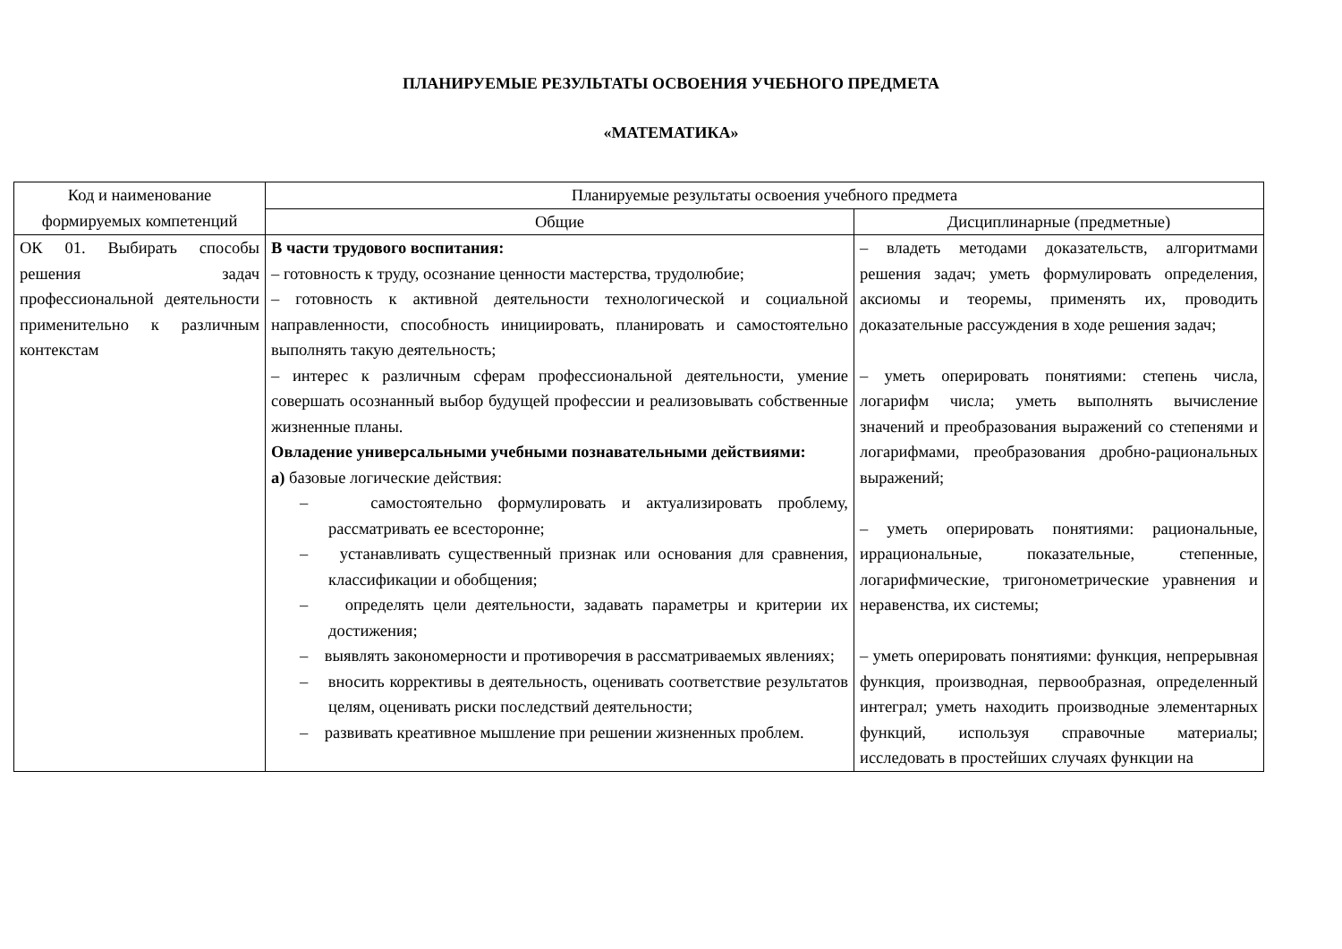ПЛАНИРУЕМЫЕ РЕЗУЛЬТАТЫ ОСВОЕНИЯ УЧЕБНОГО ПРЕДМЕТА
«МАТЕМАТИКА»
| Код и наименование формируемых компетенций | Планируемые результаты освоения учебного предмета | |
| --- | --- | --- |
| | Общие | Дисциплинарные (предметные) |
| ОК 01. Выбирать способы решения задач профессиональной деятельности применительно к различным контекстам | В части трудового воспитания: – готовность к труду, осознание ценности мастерства, трудолюбие; – готовность к активной деятельности технологической и социальной направленности, способность инициировать, планировать и самостоятельно выполнять такую деятельность; – интерес к различным сферам профессиональной деятельности, умение совершать осознанный выбор будущей профессии и реализовывать собственные жизненные планы. Овладение универсальными учебными познавательными действиями: а) базовые логические действия: – самостоятельно формулировать и актуализировать проблему, рассматривать ее всесторонне; – устанавливать существенный признак или основания для сравнения, классификации и обобщения; – определять цели деятельности, задавать параметры и критерии их достижения; – выявлять закономерности и противоречия в рассматриваемых явлениях; – вносить коррективы в деятельность, оценивать соответствие результатов целям, оценивать риски последствий деятельности; – развивать креативное мышление при решении жизненных проблем. | – владеть методами доказательств, алгоритмами решения задач; уметь формулировать определения, аксиомы и теоремы, применять их, проводить доказательные рассуждения в ходе решения задач; – уметь оперировать понятиями: степень числа, логарифм числа; уметь выполнять вычисление значений и преобразования выражений со степенями и логарифмами, преобразования дробно-рациональных выражений; – уметь оперировать понятиями: рациональные, иррациональные, показательные, степенные, логарифмические, тригонометрические уравнения и неравенства, их системы; – уметь оперировать понятиями: функция, непрерывная функция, производная, первообразная, определенный интеграл; уметь находить производные элементарных функций, используя справочные материалы; исследовать в простейших случаях функции на |